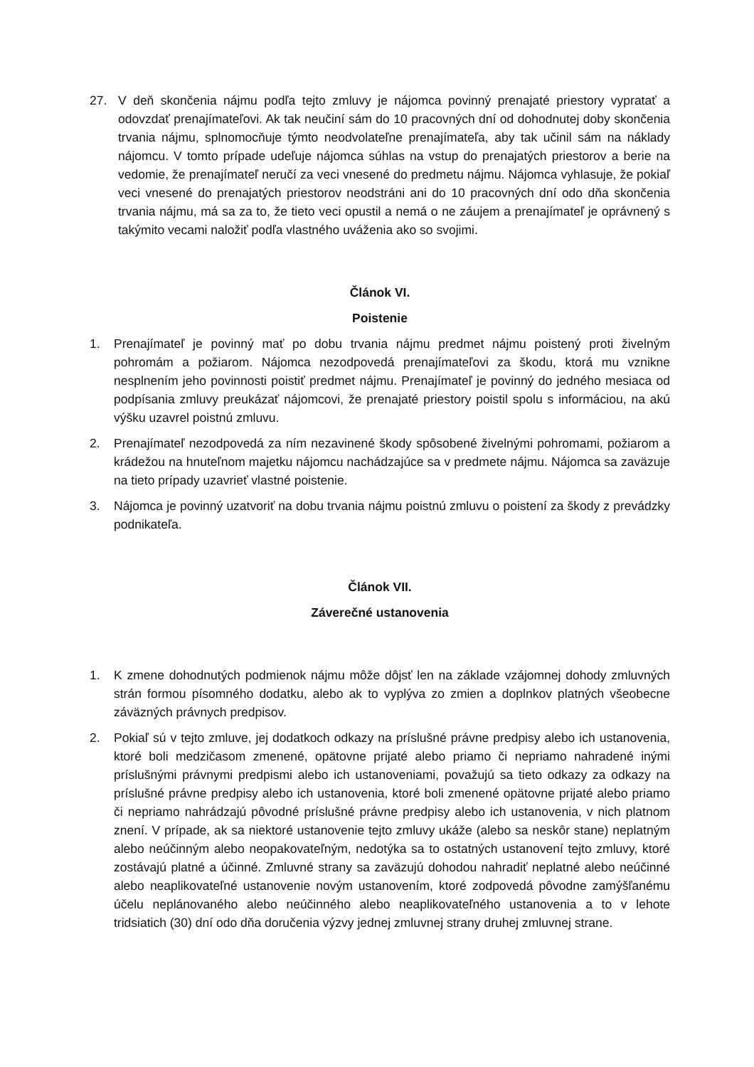27. V deň skončenia nájmu podľa tejto zmluvy je nájomca povinný prenajaté priestory vypratať a odovzdať prenajímateľovi. Ak tak neučiní sám do 10 pracovných dní od dohodnutej doby skončenia trvania nájmu, splnomocňuje týmto neodvolateľne prenajímateľa, aby tak učinil sám na náklady nájomcu. V tomto prípade udeľuje nájomca súhlas na vstup do prenajatých priestorov a berie na vedomie, že prenajímateľ neručí za veci vnesené do predmetu nájmu. Nájomca vyhlasuje, že pokiaľ veci vnesené do prenajatých priestorov neodstráni ani do 10 pracovných dní odo dňa skončenia trvania nájmu, má sa za to, že tieto veci opustil a nemá o ne záujem a prenajímateľ je oprávnený s takýmito vecami naložiť podľa vlastného uváženia ako so svojimi.
Článok VI.
Poistenie
1. Prenajímateľ je povinný mať po dobu trvania nájmu predmet nájmu poistený proti živelným pohromám a požiarom. Nájomca nezodpovedá prenajímateľovi za škodu, ktorá mu vznikne nesplnením jeho povinnosti poistiť predmet nájmu. Prenajímateľ je povinný do jedného mesiaca od podpísania zmluvy preukázať nájomcovi, že prenajaté priestory poistil spolu s informáciou, na akú výšku uzavrel poistnú zmluvu.
2. Prenajímateľ nezodpovedá za ním nezavinené škody spôsobené živelnými pohromami, požiarom a krádežou na hnuteľnom majetku nájomcu nachádzajúce sa v predmete nájmu. Nájomca sa zaväzuje na tieto prípady uzavrieť vlastné poistenie.
3. Nájomca je povinný uzatvoriť na dobu trvania nájmu poistnú zmluvu o poistení za škody z prevádzky podnikateľa.
Článok VII.
Záverečné ustanovenia
1. K zmene dohodnutých podmienok nájmu môže dôjsť len na základe vzájomnej dohody zmluvných strán formou písomného dodatku, alebo ak to vyplýva zo zmien a doplnkov platných všeobecne záväzných právnych predpisov.
2. Pokiaľ sú v tejto zmluve, jej dodatkoch odkazy na príslušné právne predpisy alebo ich ustanovenia, ktoré boli medzičasom zmenené, opätovne prijaté alebo priamo či nepriamo nahradené inými príslušnými právnymi predpismi alebo ich ustanoveniami, považujú sa tieto odkazy za odkazy na príslušné právne predpisy alebo ich ustanovenia, ktoré boli zmenené opätovne prijaté alebo priamo či nepriamo nahrádzajú pôvodné príslušné právne predpisy alebo ich ustanovenia, v nich platnom znení. V prípade, ak sa niektoré ustanovenie tejto zmluvy ukáže (alebo sa neskôr stane) neplatným alebo neúčinným alebo neopakovateľným, nedotýka sa to ostatných ustanovení tejto zmluvy, ktoré zostávajú platné a účinné. Zmluvné strany sa zaväzujú dohodou nahradiť neplatné alebo neúčinné alebo neaplikovateľné ustanovenie novým ustanovením, ktoré zodpovedá pôvodne zamýšľanému účelu neplánovaného alebo neúčinného alebo neaplikovateľného ustanovenia a to v lehote tridsiatich (30) dní odo dňa doručenia výzvy jednej zmluvnej strany druhej zmluvnej strane.